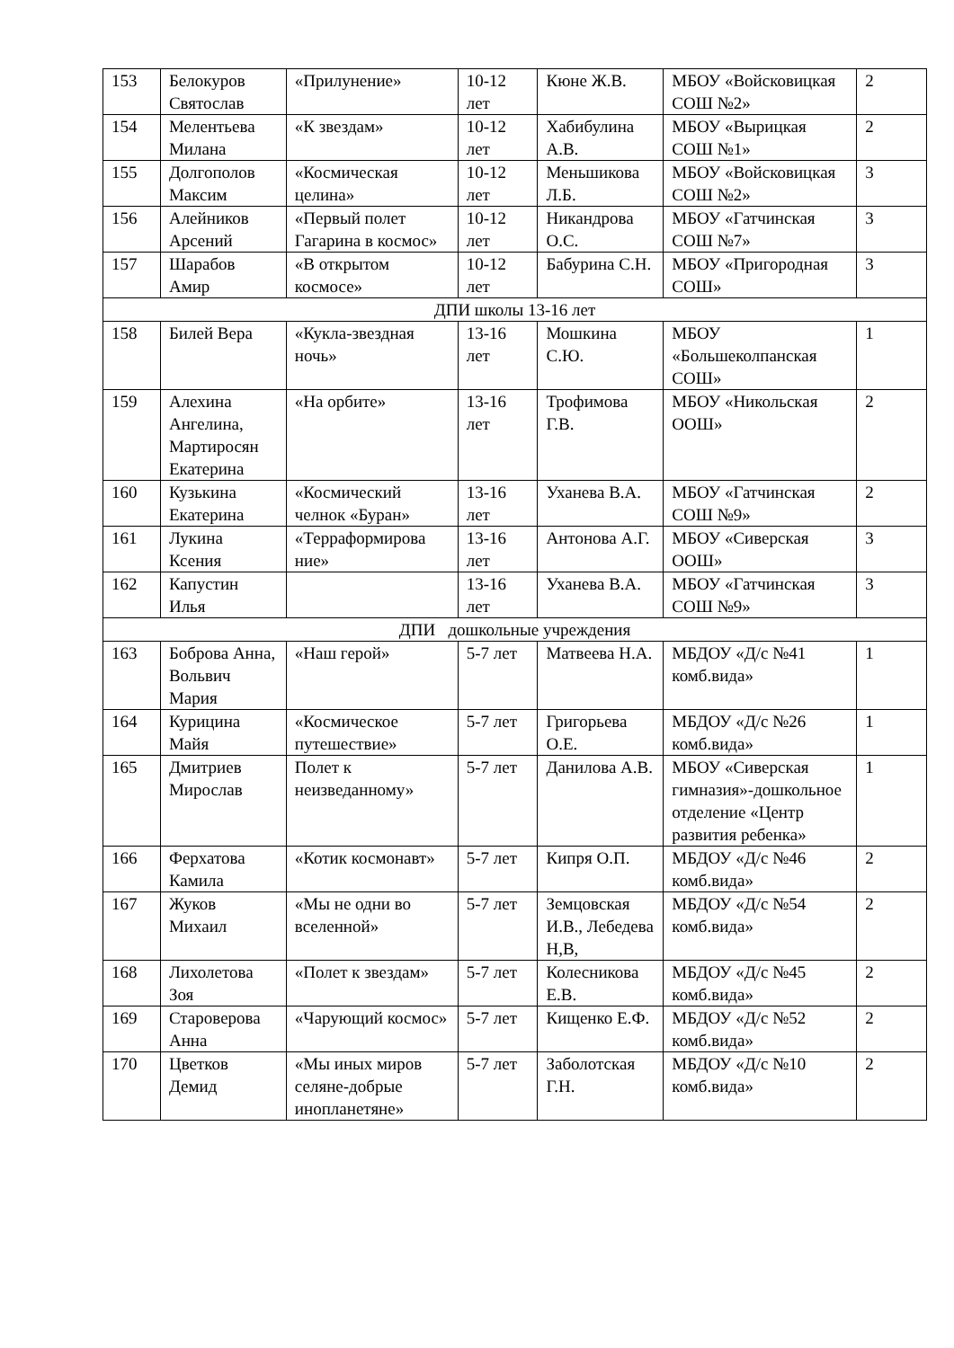| 153 | Белокуров Святослав | «Прилунение» | 10-12 лет | Кюне Ж.В. | МБОУ «Войсковицкая СОШ №2» | 2 |
| 154 | Мелентьева Милана | «К звездам» | 10-12 лет | Хабибулина А.В. | МБОУ «Вырицкая СОШ №1» | 2 |
| 155 | Долгополов Максим | «Космическая целина» | 10-12 лет | Меньшикова Л.Б. | МБОУ «Войсковицкая СОШ №2» | 3 |
| 156 | Алейников Арсений | «Первый полет Гагарина в космос» | 10-12 лет | Никандрова О.С. | МБОУ «Гатчинская СОШ №7» | 3 |
| 157 | Шарабов Амир | «В открытом космосе» | 10-12 лет | Бабурина С.Н. | МБОУ «Пригородная СОШ» | 3 |
| ДПИ школы 13-16 лет | | | | | | |
| 158 | Билей Вера | «Кукла-звездная ночь» | 13-16 лет | Мошкина С.Ю. | МБОУ «Большеколпанская СОШ» | 1 |
| 159 | Алехина Ангелина, Мартиросян Екатерина | «На орбите» | 13-16 лет | Трофимова Г.В. | МБОУ «Никольская ООШ» | 2 |
| 160 | Кузькина Екатерина | «Космический челнок «Буран» | 13-16 лет | Уханева В.А. | МБОУ «Гатчинская СОШ №9» | 2 |
| 161 | Лукина Ксения | «Терраформирова ние» | 13-16 лет | Антонова А.Г. | МБОУ «Сиверская ООШ» | 3 |
| 162 | Капустин Илья | | 13-16 лет | Уханева В.А. | МБОУ «Гатчинская СОШ №9» | 3 |
| ДПИ дошкольные учреждения | | | | | | |
| 163 | Боброва Анна, Вольвич Мария | «Наш герой» | 5-7 лет | Матвеева Н.А. | МБДОУ «Д/с №41 комб.вида» | 1 |
| 164 | Курицина Майя | «Космическое путешествие» | 5-7 лет | Григорьева О.Е. | МБДОУ «Д/с №26 комб.вида» | 1 |
| 165 | Дмитриев Мирослав | Полет к неизведанному» | 5-7 лет | Данилова А.В. | МБОУ «Сиверская гимназия»-дошкольное отделение «Центр развития ребенка» | 1 |
| 166 | Ферхатова Камила | «Котик космонавт» | 5-7 лет | Кипря О.П. | МБДОУ «Д/с №46 комб.вида» | 2 |
| 167 | Жуков Михаил | «Мы не одни во вселенной» | 5-7 лет | Земцовская И.В., Лебедева Н,В, | МБДОУ «Д/с №54 комб.вида» | 2 |
| 168 | Лихолетова Зоя | «Полет к звездам» | 5-7 лет | Колесникова Е.В. | МБДОУ «Д/с №45 комб.вида» | 2 |
| 169 | Староверова Анна | «Чарующий космос» | 5-7 лет | Кищенко Е.Ф. | МБДОУ «Д/с №52 комб.вида» | 2 |
| 170 | Цветков Демид | «Мы иных миров селяне-добрые инопланетяне» | 5-7 лет | Заболотская Г.Н. | МБДОУ «Д/с №10 комб.вида» | 2 |